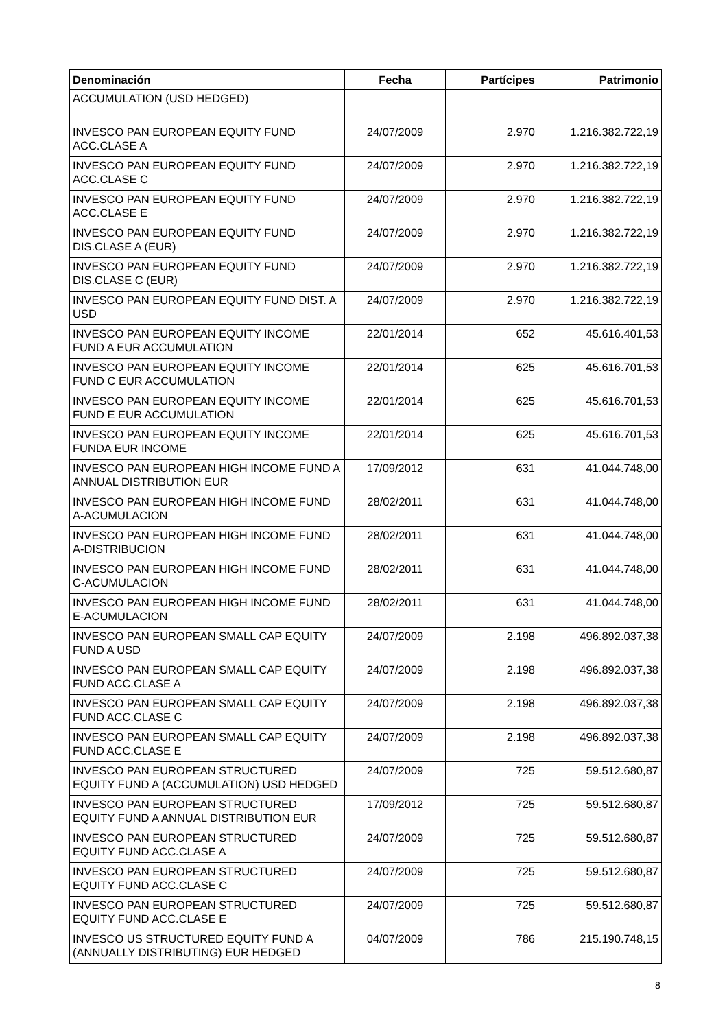| Denominación | Fecha | Partícipes | Patrimonio |
| --- | --- | --- | --- |
| ACCUMULATION (USD HEDGED) | | | |
| INVESCO PAN EUROPEAN EQUITY FUND ACC.CLASE A | 24/07/2009 | 2.970 | 1.216.382.722,19 |
| INVESCO PAN EUROPEAN EQUITY FUND ACC.CLASE C | 24/07/2009 | 2.970 | 1.216.382.722,19 |
| INVESCO PAN EUROPEAN EQUITY FUND ACC.CLASE E | 24/07/2009 | 2.970 | 1.216.382.722,19 |
| INVESCO PAN EUROPEAN EQUITY FUND DIS.CLASE A (EUR) | 24/07/2009 | 2.970 | 1.216.382.722,19 |
| INVESCO PAN EUROPEAN EQUITY FUND DIS.CLASE C (EUR) | 24/07/2009 | 2.970 | 1.216.382.722,19 |
| INVESCO PAN EUROPEAN EQUITY FUND DIST. A USD | 24/07/2009 | 2.970 | 1.216.382.722,19 |
| INVESCO PAN EUROPEAN EQUITY INCOME FUND A EUR ACCUMULATION | 22/01/2014 | 652 | 45.616.401,53 |
| INVESCO PAN EUROPEAN EQUITY INCOME FUND C EUR ACCUMULATION | 22/01/2014 | 625 | 45.616.701,53 |
| INVESCO PAN EUROPEAN EQUITY INCOME FUND E EUR ACCUMULATION | 22/01/2014 | 625 | 45.616.701,53 |
| INVESCO PAN EUROPEAN EQUITY INCOME FUNDA EUR INCOME | 22/01/2014 | 625 | 45.616.701,53 |
| INVESCO PAN EUROPEAN HIGH INCOME FUND A ANNUAL DISTRIBUTION EUR | 17/09/2012 | 631 | 41.044.748,00 |
| INVESCO PAN EUROPEAN HIGH INCOME FUND A-ACUMULACION | 28/02/2011 | 631 | 41.044.748,00 |
| INVESCO PAN EUROPEAN HIGH INCOME FUND A-DISTRIBUCION | 28/02/2011 | 631 | 41.044.748,00 |
| INVESCO PAN EUROPEAN HIGH INCOME FUND C-ACUMULACION | 28/02/2011 | 631 | 41.044.748,00 |
| INVESCO PAN EUROPEAN HIGH INCOME FUND E-ACUMULACION | 28/02/2011 | 631 | 41.044.748,00 |
| INVESCO PAN EUROPEAN SMALL CAP EQUITY FUND A USD | 24/07/2009 | 2.198 | 496.892.037,38 |
| INVESCO PAN EUROPEAN SMALL CAP EQUITY FUND ACC.CLASE A | 24/07/2009 | 2.198 | 496.892.037,38 |
| INVESCO PAN EUROPEAN SMALL CAP EQUITY FUND ACC.CLASE C | 24/07/2009 | 2.198 | 496.892.037,38 |
| INVESCO PAN EUROPEAN SMALL CAP EQUITY FUND ACC.CLASE E | 24/07/2009 | 2.198 | 496.892.037,38 |
| INVESCO PAN EUROPEAN STRUCTURED EQUITY FUND A (ACCUMULATION) USD HEDGED | 24/07/2009 | 725 | 59.512.680,87 |
| INVESCO PAN EUROPEAN STRUCTURED EQUITY FUND A ANNUAL DISTRIBUTION EUR | 17/09/2012 | 725 | 59.512.680,87 |
| INVESCO PAN EUROPEAN STRUCTURED EQUITY FUND ACC.CLASE A | 24/07/2009 | 725 | 59.512.680,87 |
| INVESCO PAN EUROPEAN STRUCTURED EQUITY FUND ACC.CLASE C | 24/07/2009 | 725 | 59.512.680,87 |
| INVESCO PAN EUROPEAN STRUCTURED EQUITY FUND ACC.CLASE E | 24/07/2009 | 725 | 59.512.680,87 |
| INVESCO US STRUCTURED EQUITY FUND A (ANNUALLY DISTRIBUTING) EUR HEDGED | 04/07/2009 | 786 | 215.190.748,15 |
8